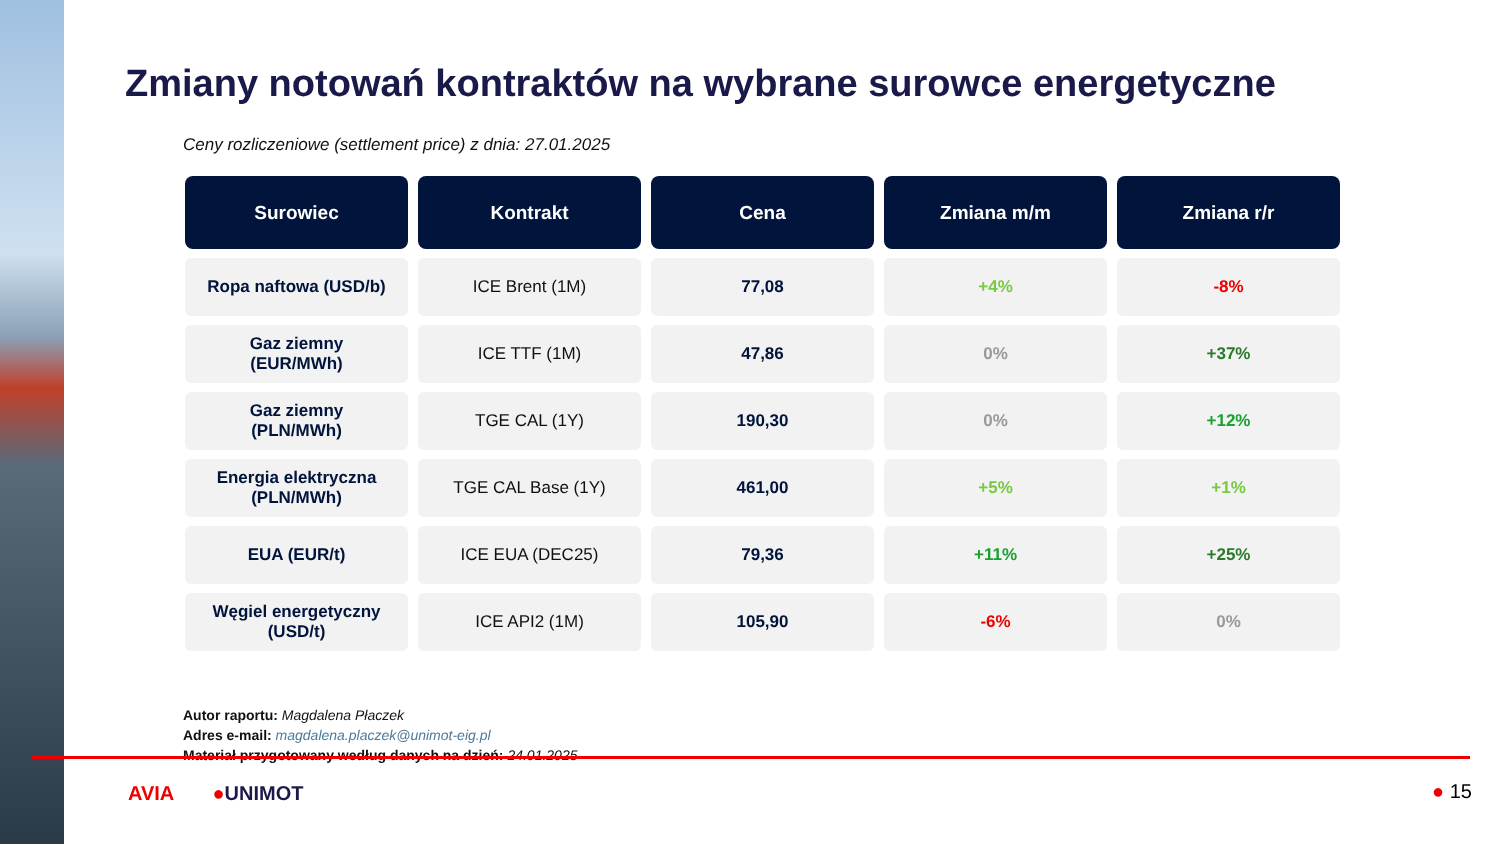Zmiany notowań kontraktów na wybrane surowce energetyczne
Ceny rozliczeniowe (settlement price) z dnia: 27.01.2025
| Surowiec | Kontrakt | Cena | Zmiana m/m | Zmiana r/r |
| --- | --- | --- | --- | --- |
| Ropa naftowa (USD/b) | ICE Brent (1M) | 77,08 | +4% | -8% |
| Gaz ziemny (EUR/MWh) | ICE TTF (1M) | 47,86 | 0% | +37% |
| Gaz ziemny (PLN/MWh) | TGE CAL (1Y) | 190,30 | 0% | +12% |
| Energia elektryczna (PLN/MWh) | TGE CAL Base (1Y) | 461,00 | +5% | +1% |
| EUA (EUR/t) | ICE EUA (DEC25) | 79,36 | +11% | +25% |
| Węgiel energetyczny (USD/t) | ICE API2 (1M) | 105,90 | -6% | 0% |
Autor raportu: Magdalena Płaczek
Adres e-mail: magdalena.placzek@unimot-eig.pl
Materiał przygotowany według danych na dzień: 24.01.2025
AVIA ●UNIMOT ● 15